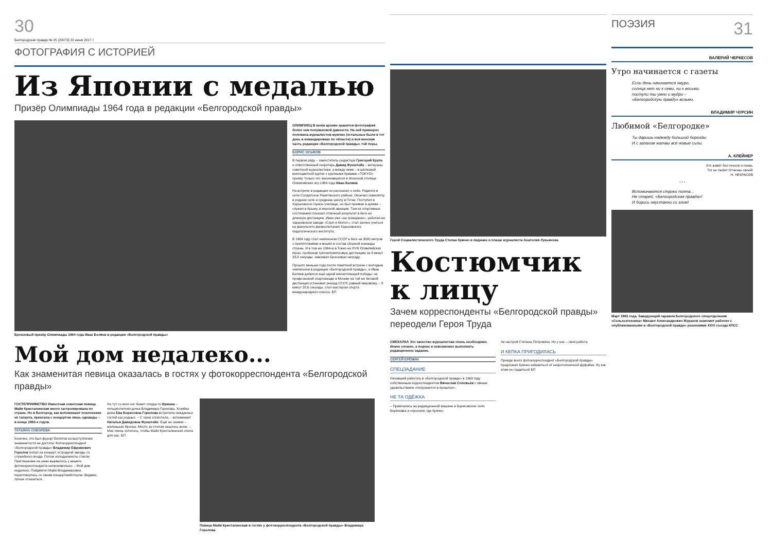30
Белгородская правда № 25 (23073) 22 июня 2017 г.
ФОТОГРАФИЯ С ИСТОРИЕЙ
Из Японии с медалью
Призёр Олимпиады 1964 года в редакции «Белгородской правды»
Бронзовый призёр Олимпиады 1964 года Иван Беляев в редакции «Белгородской правды»
ОЛИМПИЕЦ В моём архиве хранится фотография более чем полувековой давности. На ней примерно половина журналистов-мужчин (остальные были в тот день в командировках по области) и вся женская часть редакции «Белгородской правды» той поры.
БОРИС ОСЫКОВ
В первом ряду – заместитель редактора Григорий Крупа и ответственный секретарь Давид Фунштейн – ветераны советской журналистики, а между ними – в шёлковой многоцветной куртке с крупными буквами «TOKYO» призёр только что закончившихся в японской столице Олимпийских игр 1964 года Иван Беляев.
На встрече в редакции он рассказал о себе. Родился в селе Солдатское Ракитянского района. Окончил семилетку в родном селе и среднюю школу в Готне. Поступил в Харьковское горное училище, но был призван в армию – служил в Крыму, в морской авиации. Там на спортивных состязаниях показал отличный результат в беге на длинную дистанцию. Иван уже «на гражданке», работая на харьковском заводе «Серп и Молот», стал заочно учиться на факультете физвоспитания Харьковского педагогического института.
В 1964 году стал чемпионом СССР в беге на 3000 метров с препятствиями и вошёл в состав сборной команды страны. И в том же 1964-м в Токио на XVIII Олимпийских играх, пробежав трёхкилометровую дистанцию за 8 минут 33,8 секунды, завоевал бронзовую награду.
Прошло меньше года после памятной встречи с молодым чемпионом в редакции «Белгородской правды», и Иван Беляев добился ещё одной впечатляющей победы: на профсоюзной спартакиаде в Москве на той же беговой дистанции установил рекорд СССР, равный мировому, – 8 минут 28,6 секунды, стал мастером спорта международного класса. БП
Мой дом недалеко...
Как знаменитая певица оказалась в гостях у фотокорреспондента «Белгородской правды»
ГОСТЕПРИИМСТВО Известная советская певица Майя Кристалинская много гастролировала по стране. Но в Белгород, как вспоминают поклонники её таланта, приехала с концертом лишь однажды – в конце 1960-х годов.
ТАТЬЯНА СОБОЛЕВА
Конечно, это был фурор! Билетов на выступление знаменитости не достать! Фотокорреспондент «Белгородской правды» Владимир Ефремович Горелов попал на концерт эстрадной звезды со служебного входа. Потом аплодисменты стихли. Приглашение на ужин вырвалось у нашего фотокорреспондента непроизвольно: – Мой дом недалеко. Пойдёмте! Майя Владимировна переглянулась со своим концертмейстером. Видимо, лучше отказаться.
Но тут со всех ног бежит откуда-то Иришка – четырёхлетняя дочка Владимира Горелова. Хозяйка дома Ева Борисовна Горелова встретила нежданных гостей как родных. – С чаем хлопотала, – вспоминает Наталья Давидовна Фунштейн. Ещё на снимке – маленькая Ирочка. Место за столом нашлось всем. – Мне очень хотелось, чтобы Майя Кристалинская спела для нас. БП
Певица Майя Кристалинская в гостях у фотокорреспондента «Белгородской правды» Владимира Горелова
Герой Социалистического Труда Степан Крячко в пиджаке и плаще журналиста Анатолия Лукьянова
Костюмчик к лицу
Зачем корреспонденты «Белгородской правды» переодели Героя Труда
СМЕКАЛКА Это качество журналистам очень необходимо. Иначе сложно, а подчас и невозможно выполнить редакционное задание.
СЕРГЕЙ ЕРЁМИН
СПЕЦЗАДАНИЕ
Начавший работать в «Белгородской правде» в 1969 году собственным корреспондентом Вячеслав Соловьёв с явным удовольствием «погружается в прошлое».
НЕ ТА ОДЁЖКА
– Примчались на редакционной машине в борисовское село Берёзовка и спросили, где Крячко.
ли настрой Степана Петровича. Но у нас – своя работа.
И КЕПКА ПРИГОДИЛАСЬ
Прежде всего фотокорреспондент «Белгородской правды» предложил Крячко избавиться от нефотогеничной фуфайки. Ну как этим не гордиться! БП
ПОЭЗИЯ 31
ВАЛЕРИЙ ЧЕРКЕСОВ
Утро начинается с газеты
Если день начинается хмуро,
солнца нет ни к семи, ни к восьми,
поступи ты умно и мудро –
«Белгородскую правду» возьми.
ВЛАДИМИР ЧУРСИН
Любимой «Белгородке»
Ты даришь надежду большой борозды
И с запахом жатвы всё новые силы.
А. КЛЕЙНЕР
Кто живёт без печали и гнева,
Тот не любит Отчизны своей!
Н. НЕКРАСОВ
* * *
Вспоминаются строки поэта...
Не старей, «Белгородская правда»!
И борись неустанно со злом!
Март 1983 года. Заведующий гаражом Белгородского спецотделения «Сельхозтехника» Михаил Александрович Журахов знакомит рабочих с опубликованными в «Белгородской правде» решениями XXVI съезда КПСС